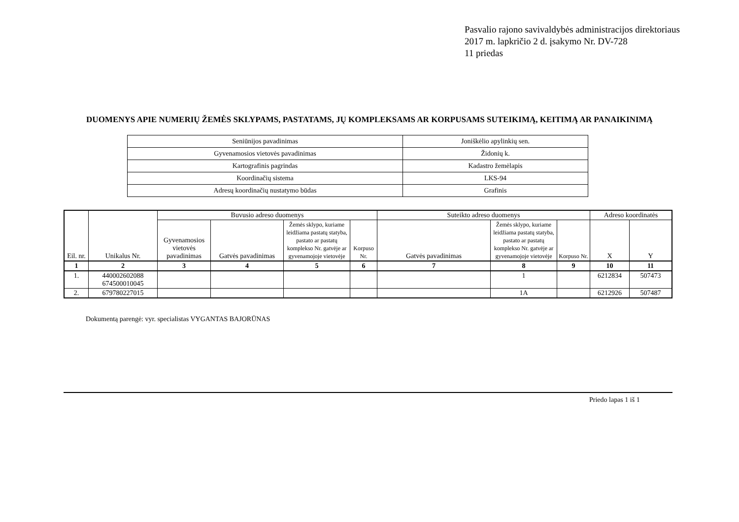Pasvalio rajono savivaldybės administracijos direktoriaus
2017 m. lapkričio 2 d. įsakymo Nr. DV-728
11 priedas
DUOMENYS APIE NUMERIŲ ŽEMĖS SKLYPAMS, PASTATAMS, JŲ KOMPLEKSAMS AR KORPUSAMS SUTEIKIMĄ, KEITIMĄ AR PANAIKINIMĄ
| Seniūnijos pavadinimas | Joniškėlio apylinkių sen. |
| Gyvenamosios vietovės pavadinimas | Židonių k. |
| Kartografinis pagrindas | Kadastro žemėlapis |
| Koordinačių sistema | LKS-94 |
| Adresų koordinačių nustatymo būdas | Grafinis |
| Eil. nr. | Unikalus Nr. | Buvusio adreso duomenys | | | | Suteikto adreso duomenys | | | Adreso koordinatės | |
| --- | --- | --- | --- | --- | --- | --- | --- | --- | --- | --- |
| | | Gyvenamosios vietovės pavadinimas | Gatvės pavadinimas | Žemės sklypo, kuriame leidžiama pastatų statyba, pastato ar pastatų komplekso Nr. gatvėje ar gyvenamojoje vietovėje | Korpuso Nr. | Gatvės pavadinimas | Žemės sklypo, kuriame leidžiama pastatų statyba, pastato ar pastatų komplekso Nr. gatvėje ar gyvenamojoje vietovėje | Korpuso Nr. | X | Y |
| 1 | 2 | 3 | 4 | 5 | 6 | 7 | 8 | 9 | 10 | 11 |
| 1. | 440002602088 674500010045 | | | | | | 1 | | 6212834 | 507473 |
| 2. | 679780227015 | | | | | | 1A | | 6212926 | 507487 |
Dokumentą parengė: vyr. specialistas VYGANTAS BAJORŪNAS
Priedo lapas 1 iš 1